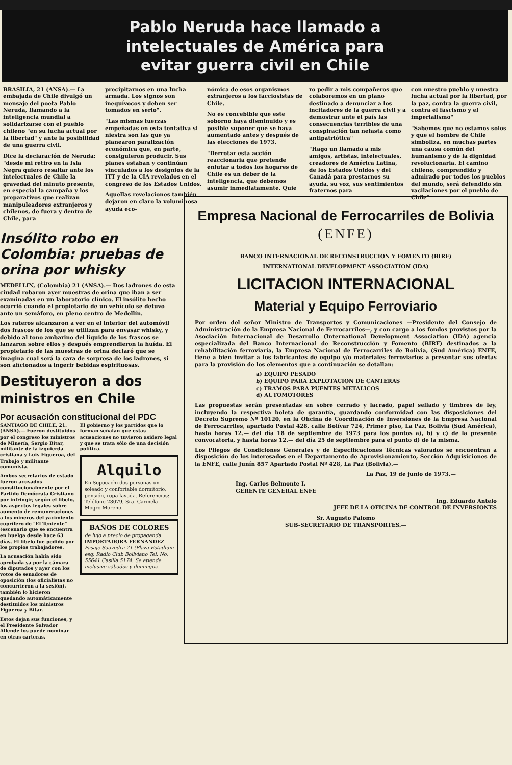Pablo Neruda hace llamado a
intelectuales de América para
evitar guerra civil en Chile
BRASILIA, 21 (ANSA).— La embajada de Chile divulgó un mensaje del poeta Pablo Neruda, llamando a la inteligencia mundial a solidarizarse con el pueblo chileno "en su lucha actual por la libertad" y ante la posibilidad de una guerra civil.
Dice la declaración de Neruda: "desde mi retiro en la Isla Negra quiero resaltar ante los intelectuales de Chile la gravedad del minuto presente, en especial la campaña y los preparativos que realizan manipuleadores extranjeros y chilenos, de fuera y dentro de Chile, para
precipitarnos en una lucha armada. Los signos son inequívocos y deben ser tomados en serio".
"Las mismas fuerzas empeñadas en esta tentativa si niestra son las que ya planearon paralización económica que, en parte, consiguieron producir. Sus planes estaban y continúan vinculados a los designios de la ITT y de la CIA revelados en el congreso de los Estados Unidos.
Aquellas revelaciones también dejaron en claro la voluminosa ayuda eco-
nómica de esos organismos extranjeros a los facciosistas de Chile.
No es concebible que este soborno haya disminuido y es posible suponer que se haya aumentado antes y después de las elecciones de 1973.
"Derrotar esta acción reaccionaria que pretende enlutar a todos los hogares de Chile es un deber de la inteligencia, que debemos asumir inmediatamente. Quie
ro pedir a mis compañeros que colaboremos en un plano destinado a denunciar a los incitadores de la guerra civil y a demostrar ante el país las consecuencias terribles de una conspiración tan nefasta como antipatriótica"
"Hago un llamado a mis amigos, artistas, intelectuales, creadores de América Latina, de los Estados Unidos y del Canadá para prestarnos su ayuda, su voz, sus sentimientos fraternos para
con nuestro pueblo y nuestra lucha actual por la libertad, por la paz, contra la guerra civil, contra el fascismo y el imperialismo"
"Sabemos que no estamos solos y que el hombre de Chile simboliza, en muchas partes una causa común del humanismo y de la dignidad revolucionaria. El camino chileno, comprendido y admirado por todos los pueblos del mundo, será defendido sin vacilaciones por el pueblo de Chile"
Insólito robo en Colombia: pruebas de orina por whisky
MEDELLIN, (Colombia) 21 (ANSA).— Dos ladrones de esta ciudad robaron ayer muestras de orina que iban a ser examinadas en un laboratorio clínico. El insólito hecho ocurrió cuando el propietario de un vehículo se detuvo ante un semáforo, en pleno centro de Medellín.
Los rateros alcanzaron a ver en el interior del automóvil dos frascos de los que se utilizan para envasar whisky, y debido al tono ambarino del líquido de los frascos se lanzaron sobre ellos y después emprendieron la huída. El propietario de las muestras de orina declaró que se imagina cual será la cara de sorpresa de los ladrones, si son aficionados a ingerir bebidas espirituosas.
Destituyeron a dos ministros en Chile
Por acusación constitucional del PDC
SANTIAGO DE CHILE, 21. (ANSA).— Fueron destituidos por el congreso los ministros de Minería, Sergio Bitar, militante de la izquierda cristiana y Luis Figueroa, del Trabajo y militante comunista.
Ambos secretarios de estado fueron acusados constitucionalmente por el Partido Demócrata Cristiano por infringir, según el libelo, los aspectos legales sobre aumento de remuneraciones a los mineros del yacimiento cuprífero de "El Teniente" (escenario que se encuentra en huelga desde hace 63 días. El libelo fue pedido por los propios trabajadores.
La acusación había sido aprobada ya por la cámara de diputados y ayer con los votos de senadores de oposición (los oficialistas no concurrieron a la sesión), también lo hicieron quedando automáticamente destituidos los ministros Figueroa y Bitar.
Estos dejan sus funciones, y el Presidente Salvador Allende los puede nominar en otras carteras.
El gobierno y los partidos que lo forman señalan que estas acusaciones no tuvieron asidero legal y que se trata sólo de una decisión política.
Alquilo
En Sopocachi dos personas un soleado y confortable dormitorio; pensión, ropa lavada. Referencias: Teléfono 28079, Sra. Carmela Mogro Moreno.—
BAÑOS DE COLORES
de lujo a precio de propaganda
IMPORTADORA FERNANDEZ
Pasaje Saavedra 21 (Plaza Estadium esq. Radio Club Boliviano Tel. No. 55641 Casilla 5174. Se atiende inclusive sábados y domingos.
Empresa Nacional de Ferrocarriles de Bolivia
(ENFE)
BANCO INTERNACIONAL DE RECONSTRUCCION Y FOMENTO (BIRF)
INTERNATIONAL DEVELOPMENT ASSOCIATION (IDA)
LICITACION INTERNACIONAL
Material y Equipo Ferroviario
Por orden del señor Ministro de Transportes y Comunicaciones —Presidente del Consejo de Administración de la Empresa Nacional de Ferrocarriles—, y con cargo a los fondos provistos por la Asociación Internacional de Desarrollo (International Development Association (IDA) agencia especializada del Banco Internacional de Reconstrucción y Fomento (BIRF) destinados a la rehabilitación ferroviaria, la Empresa Nacional de Ferrocarriles de Bolivia, (Sud América) ENFE, tiene a bien invitar a los fabricantes de equipo y/o materiales ferroviarios a presentar sus ofertas para la provisión de los elementos que a continuación se detallan:
a) EQUIPO PESADO
b) EQUIPO PARA EXPLOTACION DE CANTERAS
c) TRAMOS PARA PUENTES METALICOS
d) AUTOMOTORES
Las propuestas serán presentadas en sobre cerrado y lacrado, papel sellado y timbres de ley, incluyendo la respectiva boleta de garantía, guardando conformidad con las disposiciones del Decreto Supremo Nº 10120, en la Oficina de Coordinación de Inversiones de la Empresa Nacional de Ferrocarriles, apartado Postal 428, calle Bolívar 724, Primer piso, La Paz, Bolivia (Sud América), hasta horas 12.— del día 18 de septiembre de 1973 para los puntos a), b) y c) de la presente convocatoria, y hasta horas 12.— del día 25 de septiembre para el punto d) de la misma.
Los Pliegos de Condiciones Generales y de Especificaciones Técnicas valorados se encuentran a disposición de los interesados en el Departamento de Aprovisionamiento, Sección Adquisiciones de la ENFE, calle Junín 857 Apartado Postal Nº 428, La Paz (Bolivia).—
La Paz, 19 de junio de 1973.—
Ing. Carlos Belmonte I.
GERENTE GENERAL ENFE
Ing. Eduardo Antelo
JEFE DE LA OFICINA DE CONTROL DE INVERSIONES
Sr. Augusto Palomo
SUB-SECRETARIO DE TRANSPORTES.—